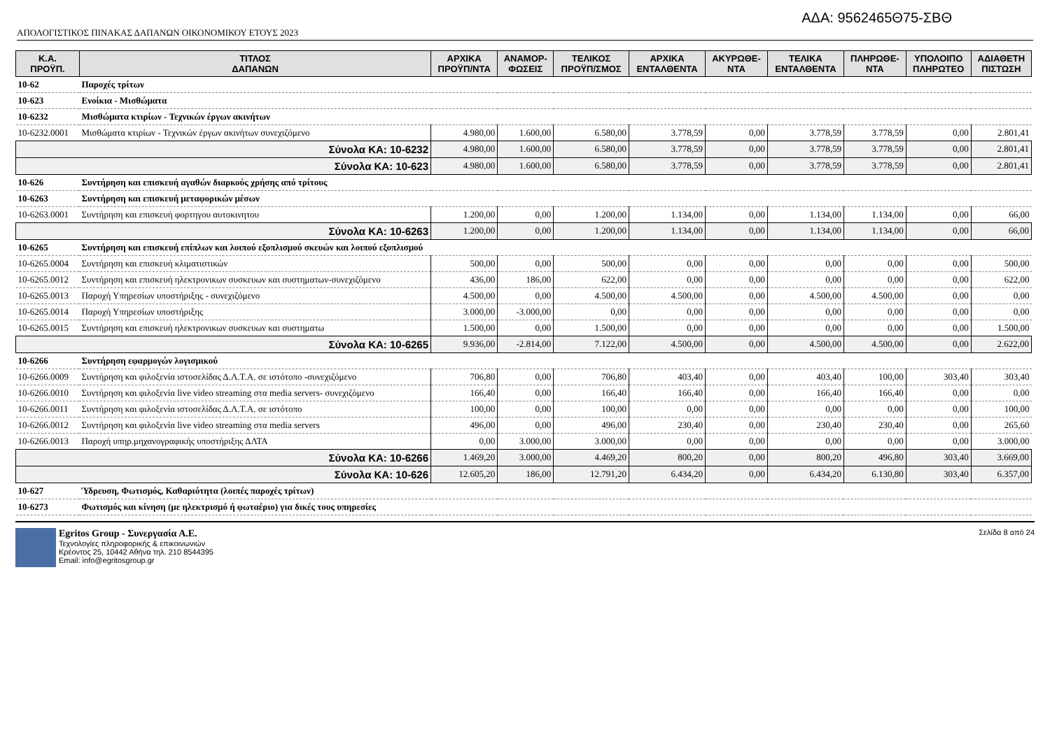ΑΔΑ: 9562465Θ75-ΣΒΘ
ΑΠΟΛΟΓΙΣΤΙΚΟΣ ΠΙΝΑΚΑΣ ΔΑΠΑΝΩΝ ΟΙΚΟΝΟΜΙΚΟΥ ΕΤΟΥΣ 2023
| Κ.Α. ΠΡΟΫΠ. | ΤΙΤΛΟΣ ΔΑΠΑΝΩΝ | ΑΡΧΙΚΑ ΠΡΟΫΠ/ΝΤΑ | ΑΝΑΜΟΡ- ΦΩΣΕΙΣ | ΤΕΛΙΚΟΣ ΠΡΟΫΠ/ΣΜΟΣ | ΑΡΧΙΚΑ ΕΝΤΑΛΘΕΝΤΑ | ΑΚΥΡΩΘΕ- ΝΤΑ | ΤΕΛΙΚΑ ΕΝΤΑΛΘΕΝΤΑ | ΠΛΗΡΩΘΕ- ΝΤΑ | ΥΠΟΛΟΙΠΟ ΠΛΗΡΩΤΕΟ | ΑΔΙΑΘΕΤΗ ΠΙΣΤΩΣΗ |
| --- | --- | --- | --- | --- | --- | --- | --- | --- | --- | --- |
| 10-62 | Παροχές τρίτων | | | | | | | | | |
| 10-623 | Ενοίκια - Μισθώματα | | | | | | | | | |
| 10-6232 | Μισθώματα κτιρίων - Τεχνικών έργων ακινήτων | | | | | | | | | |
| 10-6232.0001 | Μισθώματα κτιρίων - Τεχνικών έργων ακινήτων συνεχιζόμενο | 4.980,00 | 1.600,00 | 6.580,00 | 3.778,59 | 0,00 | 3.778,59 | 3.778,59 | 0,00 | 2.801,41 |
| Σύνολα ΚΑ: 10-6232 | | 4.980,00 | 1.600,00 | 6.580,00 | 3.778,59 | 0,00 | 3.778,59 | 3.778,59 | 0,00 | 2.801,41 |
| Σύνολα ΚΑ: 10-623 | | 4.980,00 | 1.600,00 | 6.580,00 | 3.778,59 | 0,00 | 3.778,59 | 3.778,59 | 0,00 | 2.801,41 |
| 10-626 | Συντήρηση και επισκευή αγαθών διαρκούς χρήσης από τρίτους | | | | | | | | | |
| 10-6263 | Συντήρηση και επισκευή μεταφορικών μέσων | | | | | | | | | |
| 10-6263.0001 | Συντήρηση και επισκευή φορτηγου αυτοκινητου | 1.200,00 | 0,00 | 1.200,00 | 1.134,00 | 0,00 | 1.134,00 | 1.134,00 | 0,00 | 66,00 |
| Σύνολα ΚΑ: 10-6263 | | 1.200,00 | 0,00 | 1.200,00 | 1.134,00 | 0,00 | 1.134,00 | 1.134,00 | 0,00 | 66,00 |
| 10-6265 | Συντήρηση και επισκευή επίπλων και λοιπού εξοπλισμού σκευών και λοιπού εξοπλισμού | | | | | | | | | |
| 10-6265.0004 | Συντήρηση και επισκευή κλιματιστικών | 500,00 | 0,00 | 500,00 | 0,00 | 0,00 | 0,00 | 0,00 | 0,00 | 500,00 |
| 10-6265.0012 | Συντήρηση και επισκευή ηλεκτρονικων συσκευων και συστηματων-συνεχιζόμενο | 436,00 | 186,00 | 622,00 | 0,00 | 0,00 | 0,00 | 0,00 | 0,00 | 622,00 |
| 10-6265.0013 | Παροχή Υπηρεσίων υποστήριξης - συνεχιζόμενο | 4.500,00 | 0,00 | 4.500,00 | 4.500,00 | 0,00 | 4.500,00 | 4.500,00 | 0,00 | 0,00 |
| 10-6265.0014 | Παροχή Υπηρεσίων υποστήριξης | 3.000,00 | -3.000,00 | 0,00 | 0,00 | 0,00 | 0,00 | 0,00 | 0,00 | 0,00 |
| 10-6265.0015 | Συντήρηση και επισκευή ηλεκτρονικων συσκευων και συστηματω | 1.500,00 | 0,00 | 1.500,00 | 0,00 | 0,00 | 0,00 | 0,00 | 0,00 | 1.500,00 |
| Σύνολα ΚΑ: 10-6265 | | 9.936,00 | -2.814,00 | 7.122,00 | 4.500,00 | 0,00 | 4.500,00 | 4.500,00 | 0,00 | 2.622,00 |
| 10-6266 | Συντήρηση εφαρμογών λογισμικού | | | | | | | | | |
| 10-6266.0009 | Συντήρηση και φιλοξενία ιστοσελίδας Δ.Λ.Τ.Α. σε ιστότοπο -συνεχιζόμενο | 706,80 | 0,00 | 706,80 | 403,40 | 0,00 | 403,40 | 100,00 | 303,40 | 303,40 |
| 10-6266.0010 | Συντήρηση και φιλοξενία live video streaming στα media servers- συνεχιζόμενο | 166,40 | 0,00 | 166,40 | 166,40 | 0,00 | 166,40 | 166,40 | 0,00 | 0,00 |
| 10-6266.0011 | Συντήρηση και φιλοξενία ιστοσελίδας Δ.Λ.Τ.Α. σε ιστότοπο | 100,00 | 0,00 | 100,00 | 0,00 | 0,00 | 0,00 | 0,00 | 0,00 | 100,00 |
| 10-6266.0012 | Συντήρηση και φιλοξενία live video streaming στα media servers | 496,00 | 0,00 | 496,00 | 230,40 | 0,00 | 230,40 | 230,40 | 0,00 | 265,60 |
| 10-6266.0013 | Παροχή υπηρ.μηχανογραφικής υποστήριξης ΔΛΤΑ | 0,00 | 3.000,00 | 3.000,00 | 0,00 | 0,00 | 0,00 | 0,00 | 0,00 | 3.000,00 |
| Σύνολα ΚΑ: 10-6266 | | 1.469,20 | 3.000,00 | 4.469,20 | 800,20 | 0,00 | 800,20 | 496,80 | 303,40 | 3.669,00 |
| Σύνολα ΚΑ: 10-626 | | 12.605,20 | 186,00 | 12.791,20 | 6.434,20 | 0,00 | 6.434,20 | 6.130,80 | 303,40 | 6.357,00 |
| 10-627 | Ύδρευση, Φωτισμός, Καθαριότητα (λοιπές παροχές τρίτων) | | | | | | | | | |
| 10-6273 | Φωτισμός και κίνηση (με ηλεκτρισμό ή φωταέριο) για δικές τους υπηρεσίες | | | | | | | | | |
Egritos Group - Συνεργασία Α.Ε.
Τεχνολογίες πληροφορικής & επικοινωνιών
Κρέοντος 25, 10442 Αθήνα τηλ. 210 8544395
Email: info@egritosgroup.gr
Σελίδα 8 από 24